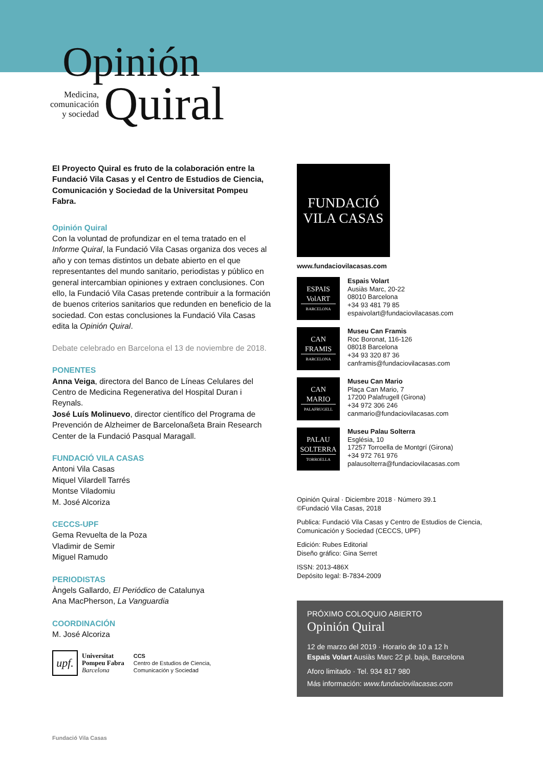Opinión
Medicina,
comunicación
y sociedad
Quiral
El Proyecto Quiral es fruto de la colaboración entre la Fundació Vila Casas y el Centro de Estudios de Ciencia, Comunicación y Sociedad de la Universitat Pompeu Fabra.
Opinión Quiral
Con la voluntad de profundizar en el tema tratado en el Informe Quiral, la Fundació Vila Casas organiza dos veces al año y con temas distintos un debate abierto en el que representantes del mundo sanitario, periodistas y público en general intercambian opiniones y extraen conclusiones. Con ello, la Fundació Vila Casas pretende contribuir a la formación de buenos criterios sanitarios que redunden en beneficio de la sociedad. Con estas conclusiones la Fundació Vila Casas edita la Opinión Quiral.
Debate celebrado en Barcelona el 13 de noviembre de 2018.
PONENTES
Anna Veiga, directora del Banco de Líneas Celulares del Centro de Medicina Regenerativa del Hospital Duran i Reynals.
José Luís Molinuevo, director científico del Programa de Prevención de Alzheimer de Barcelonaßeta Brain Research Center de la Fundació Pasqual Maragall.
FUNDACIÓ VILA CASAS
Antoni Vila Casas
Miquel Vilardell Tarrés
Montse Viladomiu
M. José Alcoriza
CECCS-UPF
Gema Revuelta de la Poza
Vladimir de Semir
Miguel Ramudo
PERIODISTAS
Àngels Gallardo, El Periódico de Catalunya
Ana MacPherson, La Vanguardia
COORDINACIÓN
M. José Alcoriza
upf.
Universitat
Pompeu Fabra
Barcelona
CCS
Centro de Estudios de Ciencia,
Comunicación y Sociedad
FUNDACIÓ
VILA CASAS
www.fundaciovilacasas.com
ESPAIS
VolART
BARCELONA
Espais Volart
Ausiàs Marc, 20-22
08010 Barcelona
+34 93 481 79 85
espaivolart@fundaciovilacasas.com
CAN
FRAMIS
BARCELONA
Museu Can Framis
Roc Boronat, 116-126
08018 Barcelona
+34 93 320 87 36
canframis@fundaciovilacasas.com
CAN
MARIO
PALAFRUGELL
Museu Can Mario
Plaça Can Mario, 7
17200 Palafrugell (Girona)
+34 972 306 246
canmario@fundaciovilacasas.com
PALAU
SOLTERRA
TORROELLA
Museu Palau Solterra
Església, 10
17257 Torroella de Montgrí (Girona)
+34 972 761 976
palausolterra@fundaciovilacasas.com
Opinión Quiral · Diciembre 2018 · Número 39.1
©Fundació Vila Casas, 2018
Publica: Fundació Vila Casas y Centro de Estudios de Ciencia, Comunicación y Sociedad (CECCS, UPF)
Edición: Rubes Editorial
Diseño gráfico: Gina Serret
ISSN: 2013-486X
Depósito legal: B-7834-2009
PRÓXIMO COLOQUIO ABIERTO
Opinión Quiral
12 de marzo del 2019 · Horario de 10 a 12 h
Espais Volart Ausiàs Marc 22 pl. baja, Barcelona
Aforo limitado · Tel. 934 817 980
Más información: www.fundaciovilacasas.com
Fundació Vila Casas